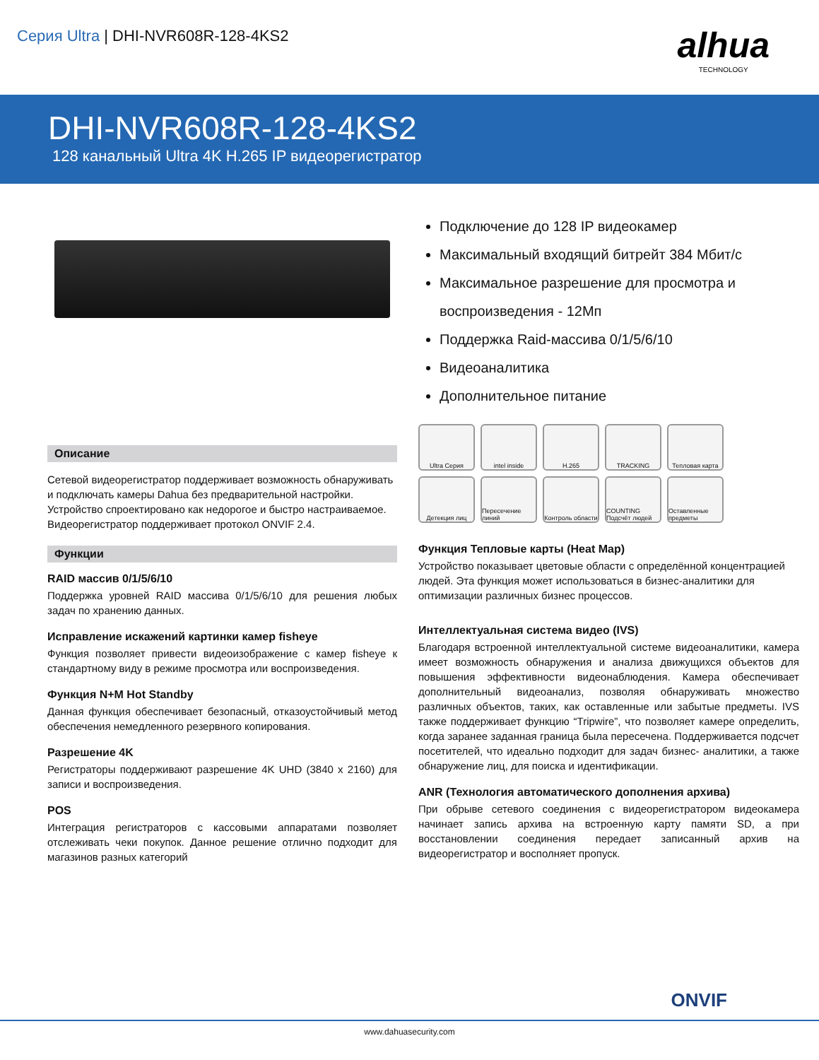Серия Ultra | DHI-NVR608R-128-4KS2
alhua
TECHNOLOGY
DHI-NVR608R-128-4KS2
128 канальный Ultra 4K H.265 IP видеорегистратор
Подключение до 128 IP видеокамер
Максимальный входящий битрейт 384 Мбит/с
Максимальное разрешение для просмотра и воспроизведения - 12Мп
Поддержка Raid-массива 0/1/5/6/10
Видеоаналитика
Дополнительное питание
Описание
Сетевой видеорегистратор поддерживает возможность обнаруживать и подключать камеры Dahua без предварительной настройки. Устройство спроектировано как недорогое и быстро настраиваемое.
Видеорегистратор поддерживает протокол ONVIF 2.4.
Функции
RAID массив 0/1/5/6/10
Поддержка уровней RAID массива 0/1/5/6/10 для решения любых задач по хранению данных.
Исправление искажений картинки камер fisheye
Функция позволяет привести видеоизображение с камер fisheye к стандартному виду в режиме просмотра или воспроизведения.
Функция N+M Hot Standby
Данная функция обеспечивает безопасный, отказоустойчивый метод обеспечения немедленного резервного копирования.
Разрешение 4K
Регистраторы поддерживают разрешение 4K UHD (3840 x 2160) для записи и воспроизведения.
POS
Интеграция регистраторов с кассовыми аппаратами позволяет отслеживать чеки покупок. Данное решение отлично подходит для магазинов разных категорий
Ultra Серия
intel inside
H.265
TRACKING
Тепловая карта
Детекция лиц
Пересечение линий
Контроль области
COUNTING Подсчёт людей
Оставленные предметы
Функция Тепловые карты (Heat Map)
Устройство показывает цветовые области с определённой концентрацией людей. Эта функция может использоваться в бизнес-аналитики для оптимизации различных бизнес процессов.
Интеллектуальная система видео (IVS)
Благодаря встроенной интеллектуальной системе видеоаналитики, камера имеет возможность обнаружения и анализа движущихся объектов для повышения эффективности видеонаблюдения. Камера обеспечивает дополнительный видеоанализ, позволяя обнаруживать множество различных объектов, таких, как оставленные или забытые предметы. IVS также поддерживает функцию “Tripwire”, что позволяет камере определить, когда заранее заданная граница была пересечена. Поддерживается подсчет посетителей, что идеально подходит для задач бизнес- аналитики, а также обнаружение лиц, для поиска и идентификации.
ANR (Технология автоматического дополнения архива)
При обрыве сетевого соединения с видеорегистратором видеокамера начинает запись архива на встроенную карту памяти SD, а при восстановлении соединения передает записанный архив на видеорегистратор и восполняет пропуск.
ONVIF
www.dahuasecurity.com